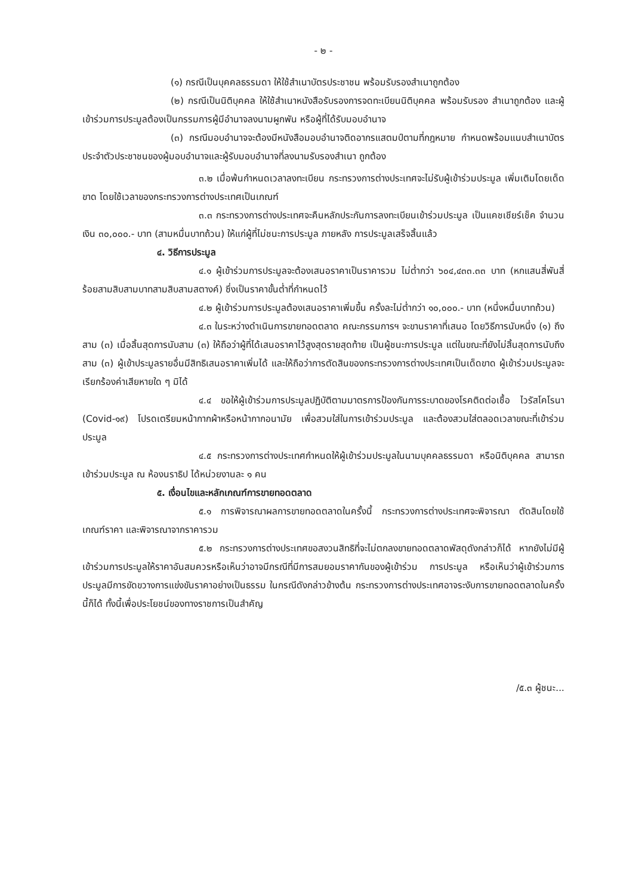- ๒ -
(๑) กรณีเป็นบุคคลธรรมดา ให้ใช้สำเนาบัตรประชาชน พร้อมรับรองสำเนาถูกต้อง
(๒) กรณีเป็นนิติบุคคล ให้ใช้สำเนาหนังสือรับรองการจดทะเบียนนิติบุคคล พร้อมรับรอง สำเนาถูกต้อง และผู้เข้าร่วมการประมูลต้องเป็นกรรมการผู้มีอำนาจลงนามผูกพัน หรือผู้ที่ได้รับมอบอำนาจ
(๓) กรณีมอบอำนาจจะต้องมีหนังสือมอบอำนาจติดอากรแสตมป์ตามที่กฎหมาย กำหนดพร้อมแนบสำเนาบัตรประจำตัวประชาชนของผู้มอบอำนาจและผู้รับมอบอำนาจที่ลงนามรับรองสำเนา ถูกต้อง
๓.๒ เมื่อพ้นกำหนดเวลาลงทะเบียน กระทรวงการต่างประเทศจะไม่รับผู้เข้าร่วมประมูล เพิ่มเติมโดยเด็ดขาด โดยใช้เวลาของกระทรวงการต่างประเทศเป็นเกณฑ์
๓.๓ กระทรวงการต่างประเทศจะคืนหลักประกันการลงทะเบียนเข้าร่วมประมูล เป็นแคชเชียร์เช็ค จำนวนเงิน ๓๐,๐๐๐.- บาท (สามหมื่นบาทถ้วน) ให้แก่ผู้ที่ไม่ชนะการประมูล ภายหลัง การประมูลเสร็จสิ้นแล้ว
๔. วิธีการประมูล
๔.๑ ผู้เข้าร่วมการประมูลจะต้องเสนอราคาเป็นราคารวม ไม่ต่ำกว่า ๖๐๔,๔๓๓.๓๓ บาท (หกแสนสี่พันสี่ร้อยสามสิบสามบาทสามสิบสามสตางค์) ซึ่งเป็นราคาขั้นต่ำที่กำหนดไว้
๔.๒ ผู้เข้าร่วมการประมูลต้องเสนอราคาเพิ่มขึ้น ครั้งละไม่ต่ำกว่า ๑๐,๐๐๐.- บาท (หนึ่งหมื่นบาทถ้วน)
๔.๓ ในระหว่างดำเนินการขายทอดตลาด คณะกรรมการฯ จะขานราคาที่เสนอ โดยวิธีการนับหนึ่ง (๑) ถึงสาม (๓) เมื่อสิ้นสุดการนับสาม (๓) ให้ถือว่าผู้ที่ได้เสนอราคาไว้สูงสุดรายสุดท้าย เป็นผู้ชนะการประมูล แต่ในขณะที่ยังไม่สิ้นสุดการนับถึงสาม (๓) ผู้เข้าประมูลรายอื่นมีสิทธิเสนอราคาเพิ่มได้ และให้ถือว่าการตัดสินของกระทรวงการต่างประเทศเป็นเด็ดขาด ผู้เข้าร่วมประมูลจะเรียกร้องค่าเสียหายใด ๆ มิได้
๔.๔ ขอให้ผู้เข้าร่วมการประมูลปฏิบัติตามมาตรการป้องกันการระบาดของโรคติดต่อเชื้อ ไวรัสโคโรนา (Covid-๑๙) โปรดเตรียมหน้ากากผ้าหรือหน้ากากอนามัย เพื่อสวมใส่ในการเข้าร่วมประมูล และต้องสวมใส่ตลอดเวลาขณะที่เข้าร่วมประมูล
๔.๕ กระทรวงการต่างประเทศกำหนดให้ผู้เข้าร่วมประมูลในนามบุคคลธรรมดา หรือนิติบุคคล สามารถเข้าร่วมประมูล ณ ห้องนราธิป ได้หน่วยงานละ ๑ คน
๕. เงื่อนไขและหลักเกณฑ์การขายทอดตลาด
๕.๑ การพิจารณาผลการขายทอดตลาดในครั้งนี้ กระทรวงการต่างประเทศจะพิจารณา ตัดสินโดยใช้เกณฑ์ราคา และพิจารณาจากราคารวม
๕.๒ กระทรวงการต่างประเทศขอสงวนสิทธิที่จะไม่ตกลงขายทอดตลาดพัสดุดังกล่าวก็ได้ หากยังไม่มีผู้เข้าร่วมการประมูลให้ราคาอันสมควรหรือเห็นว่าอาจมีกรณีที่มีการสมยอมราคากันของผู้เข้าร่วม การประมูล หรือเห็นว่าผู้เข้าร่วมการประมูลมีการขัดขวางการแข่งขันราคาอย่างเป็นธรรม ในกรณีดังกล่าวข้างต้น กระทรวงการต่างประเทศอาจระงับการขายทอดตลาดในครั้งนี้ก็ได้ ทั้งนี้เพื่อประโยชน์ของทางราชการเป็นสำคัญ
/๕.๓ ผู้ชนะ...